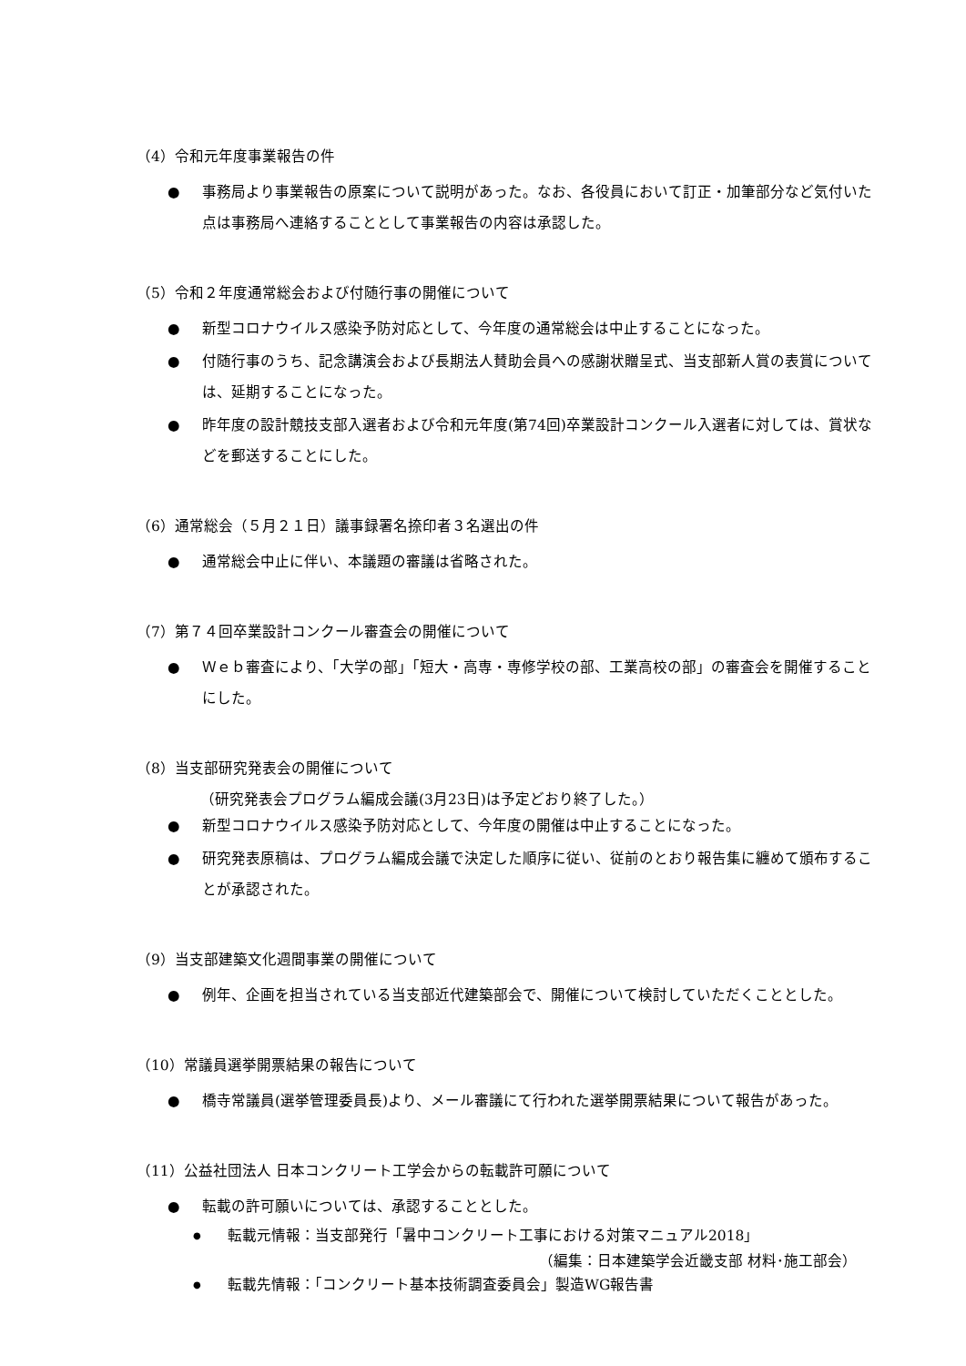（4）令和元年度事業報告の件
● 事務局より事業報告の原案について説明があった。なお、各役員において訂正・加筆部分など気付いた点は事務局へ連絡することとして事業報告の内容は承認した。
（5）令和２年度通常総会および付随行事の開催について
● 新型コロナウイルス感染予防対応として、今年度の通常総会は中止することになった。
● 付随行事のうち、記念講演会および長期法人賛助会員への感謝状贈呈式、当支部新人賞の表賞については、延期することになった。
● 昨年度の設計競技支部入選者および令和元年度(第74回)卒業設計コンクール入選者に対しては、賞状などを郵送することにした。
（6）通常総会（５月２１日）議事録署名捺印者３名選出の件
● 通常総会中止に伴い、本議題の審議は省略された。
（7）第７４回卒業設計コンクール審査会の開催について
● Ｗｅｂ審査により、「大学の部」「短大・高専・専修学校の部、工業高校の部」の審査会を開催することにした。
（8）当支部研究発表会の開催について
（研究発表会プログラム編成会議(3月23日)は予定どおり終了した。）
● 新型コロナウイルス感染予防対応として、今年度の開催は中止することになった。
● 研究発表原稿は、プログラム編成会議で決定した順序に従い、従前のとおり報告集に纏めて頒布することが承認された。
（9）当支部建築文化週間事業の開催について
● 例年、企画を担当されている当支部近代建築部会で、開催について検討していただくこととした。
（10）常議員選挙開票結果の報告について
● 橋寺常議員(選挙管理委員長)より、メール審議にて行われた選挙開票結果について報告があった。
（11）公益社団法人 日本コンクリート工学会からの転載許可願について
● 転載の許可願いについては、承認することとした。
● 転載元情報：当支部発行「暑中コンクリート工事における対策マニュアル2018」
（編集：日本建築学会近畿支部 材料･施工部会）
● 転載先情報：「コンクリート基本技術調査委員会」製造WG報告書